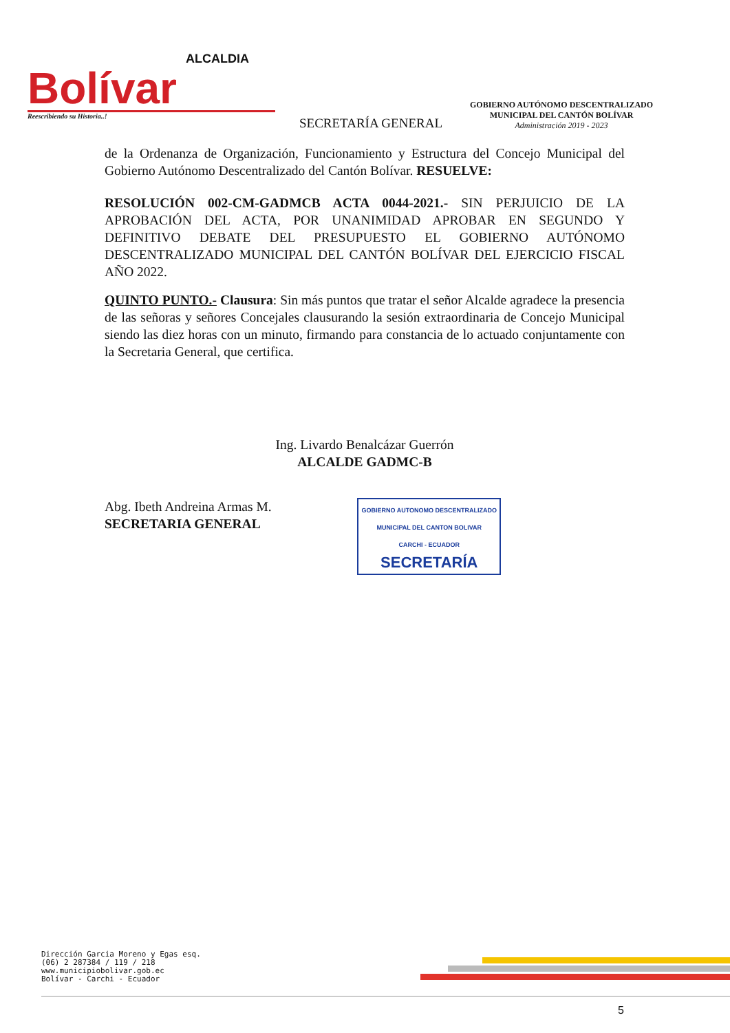ALCALDIA
Bolívar
Reescribiendo su Historia..!
SECRETARÍA GENERAL
GOBIERNO AUTÓNOMO DESCENTRALIZADO
MUNICIPAL DEL CANTÓN BOLÍVAR
Administración 2019 - 2023
de la Ordenanza de Organización, Funcionamiento y Estructura del Concejo Municipal del Gobierno Autónomo Descentralizado del Cantón Bolívar. RESUELVE:
RESOLUCIÓN 002-CM-GADMCB ACTA 0044-2021.- SIN PERJUICIO DE LA APROBACIÓN DEL ACTA, POR UNANIMIDAD APROBAR EN SEGUNDO Y DEFINITIVO DEBATE DEL PRESUPUESTO EL GOBIERNO AUTÓNOMO DESCENTRALIZADO MUNICIPAL DEL CANTÓN BOLÍVAR DEL EJERCICIO FISCAL AÑO 2022.
QUINTO PUNTO.- Clausura: Sin más puntos que tratar el señor Alcalde agradece la presencia de las señoras y señores Concejales clausurando la sesión extraordinaria de Concejo Municipal siendo las diez horas con un minuto, firmando para constancia de lo actuado conjuntamente con la Secretaria General, que certifica.
Ing. Livardo Benalcázar Guerrón
ALCALDE GADMC-B
Abg. Ibeth Andreina Armas M.
SECRETARIA GENERAL
GOBIERNO AUTONOMO DESCENTRALIZADO
MUNICIPAL DEL CANTON BOLIVAR
CARCHI - ECUADOR
SECRETARÍA
Dirección Garcia Moreno y Egas esq.
(06) 2 287384 / 119 / 218
www.municipiobolivar.gob.ec
Bolívar - Carchi - Ecuador
5